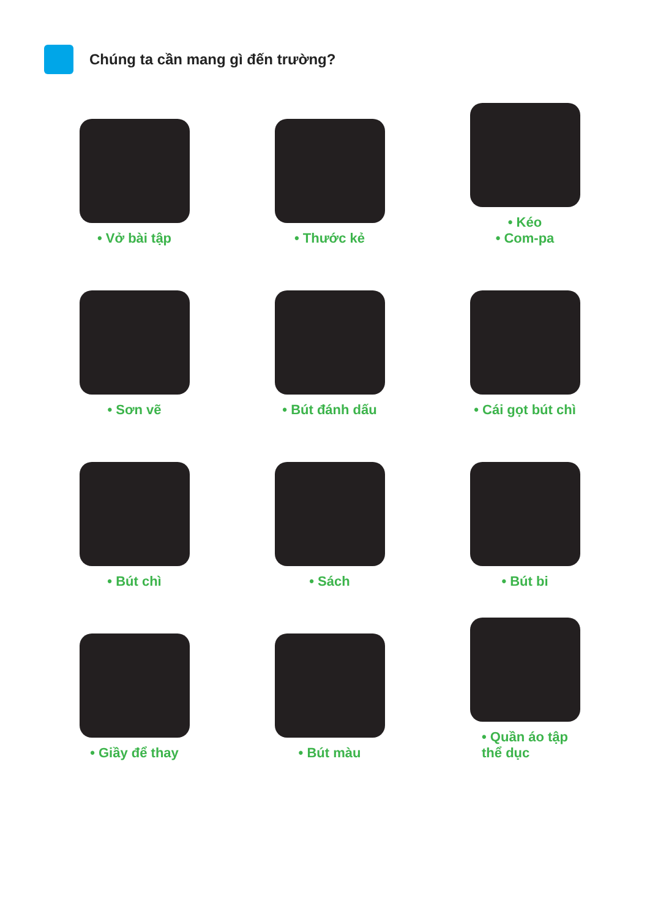Chúng ta cần mang gì đến trường?
• Vở bài tập
• Thước kẻ
• Kéo
• Com-pa
• Sơn vẽ
• Bút đánh dấu
• Cái gọt bút chì
• Bút chì
• Sách
• Bút bi
• Giầy để thay
• Bút màu
• Quần áo tập
thể dục